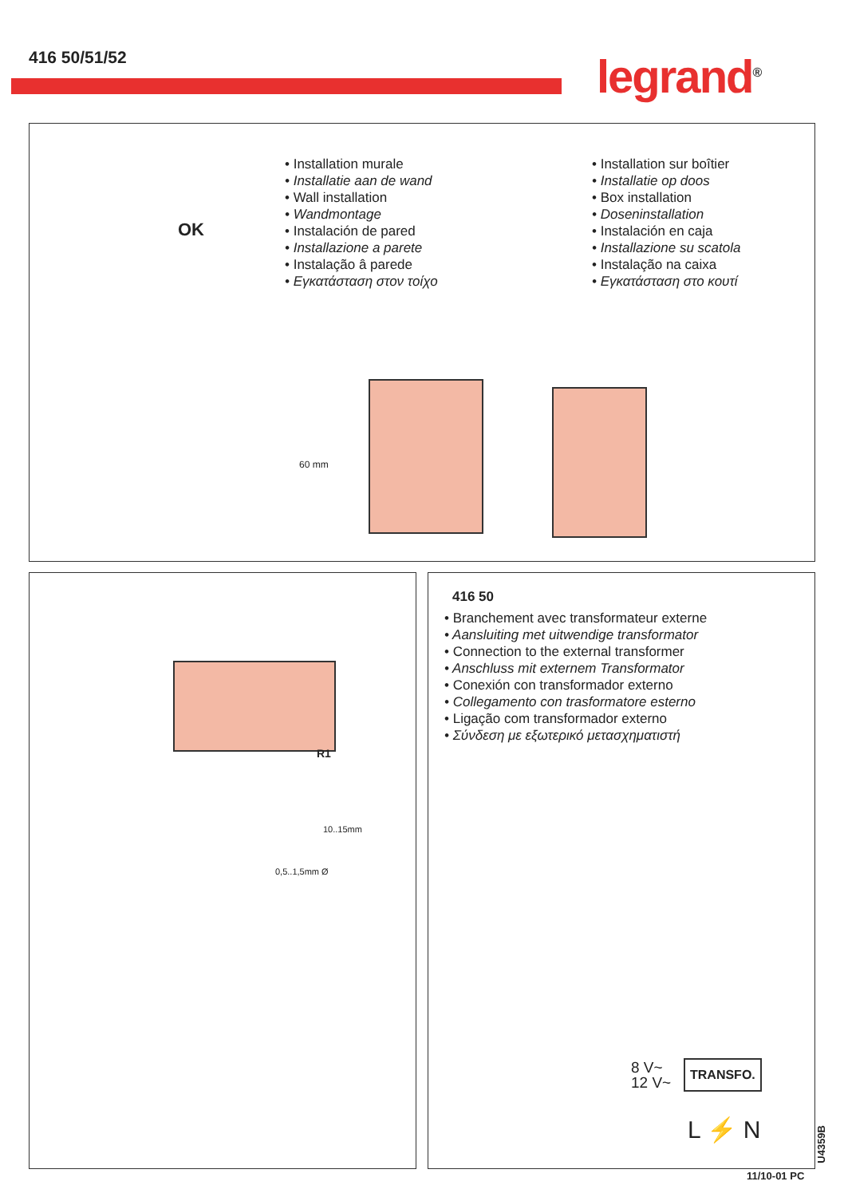416 50/51/52 legrand<sup>®</sup>
OK
• Installation murale
• Installatie aan de wand
• Wall installation
• Wandmontage
• Instalación de pared
• Installazione a parete
• Instalação â parede
• Εγκατάσταση στον τοίχο
• Installation sur boîtier
• Installatie op doos
• Box installation
• Doseninstallation
• Instalación en caja
• Installazione su scatola
• Instalação na caixa
• Εγκατάσταση στο κουτί
60 mm
R1
10..15mm
0,5..1,5mm Ø
416 50
• Branchement avec transformateur externe
• Aansluiting met uitwendige transformator
• Connection to the external transformer
• Anschluss mit externem Transformator
• Conexión con transformador externo
• Collegamento con trasformatore esterno
• Ligação com transformador externo
• Σύνδεση με εξωτερικό μετασχηματιστή
8 V~
12 V~
TRANSFO.
L ⚡ N
U4359B
11/10-01 PC